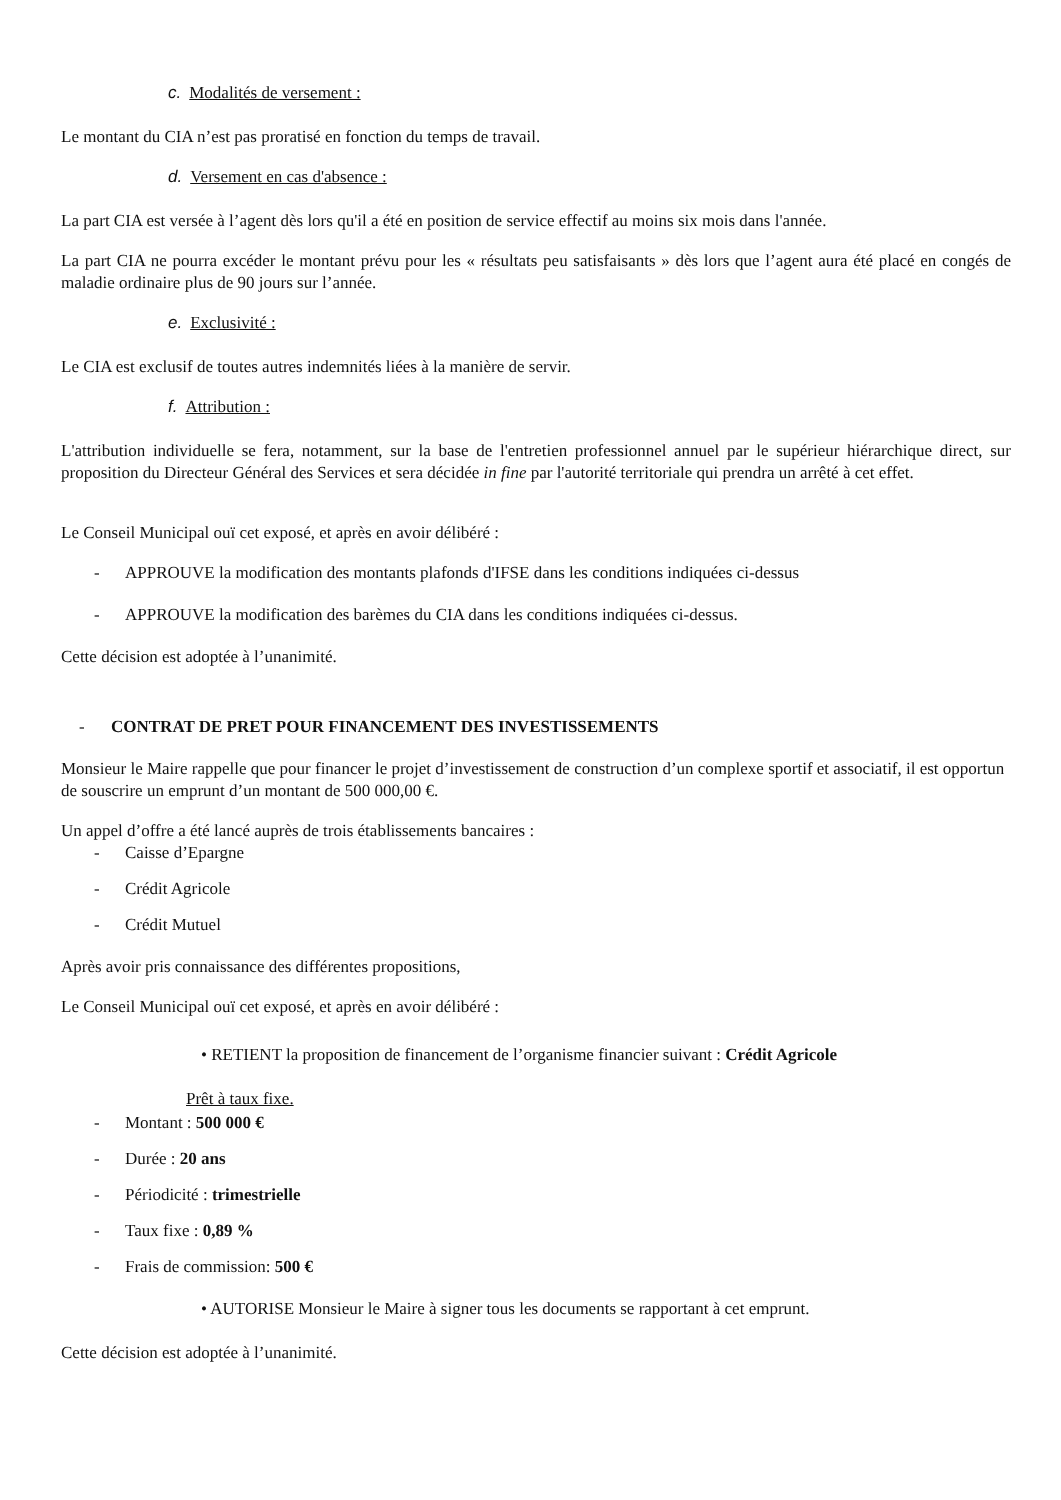c. Modalités de versement :
Le montant du CIA n’est pas proratisé en fonction du temps de travail.
d. Versement en cas d'absence :
La part CIA est versée à l’agent dès lors qu'il a été en position de service effectif au moins six mois dans l'année.
La part CIA ne pourra excéder le montant prévu pour les « résultats peu satisfaisants » dès lors que l’agent aura été placé en congés de maladie ordinaire plus de 90 jours sur l’année.
e. Exclusivité :
Le CIA est exclusif de toutes autres indemnités liées à la manière de servir.
f. Attribution :
L'attribution individuelle se fera, notamment, sur la base de l'entretien professionnel annuel par le supérieur hiérarchique direct, sur proposition du Directeur Général des Services et sera décidée in fine par l'autorité territoriale qui prendra un arrêté à cet effet.
Le Conseil Municipal ouï cet exposé, et après en avoir délibéré :
- APPROUVE la modification des montants plafonds d'IFSE dans les conditions indiquées ci-dessus
- APPROUVE la modification des barèmes du CIA dans les conditions indiquées ci-dessus.
Cette décision est adoptée à l’unanimité.
- CONTRAT DE PRET POUR FINANCEMENT DES INVESTISSEMENTS
Monsieur le Maire rappelle que pour financer le projet d’investissement de construction d’un complexe sportif et associatif, il est opportun de souscrire un emprunt d’un montant de 500 000,00 €.
Un appel d’offre a été lancé auprès de trois établissements bancaires :
- Caisse d’Epargne
- Crédit Agricole
- Crédit Mutuel
Après avoir pris connaissance des différentes propositions,
Le Conseil Municipal ouï cet exposé, et après en avoir délibéré :
• RETIENT la proposition de financement de l’organisme financier suivant : Crédit Agricole
Prêt à taux fixe.
- Montant : 500 000 €
- Durée : 20 ans
- Périodicité : trimestrielle
- Taux fixe : 0,89 %
- Frais de commission: 500 €
• AUTORISE Monsieur le Maire à signer tous les documents se rapportant à cet emprunt.
Cette décision est adoptée à l’unanimité.